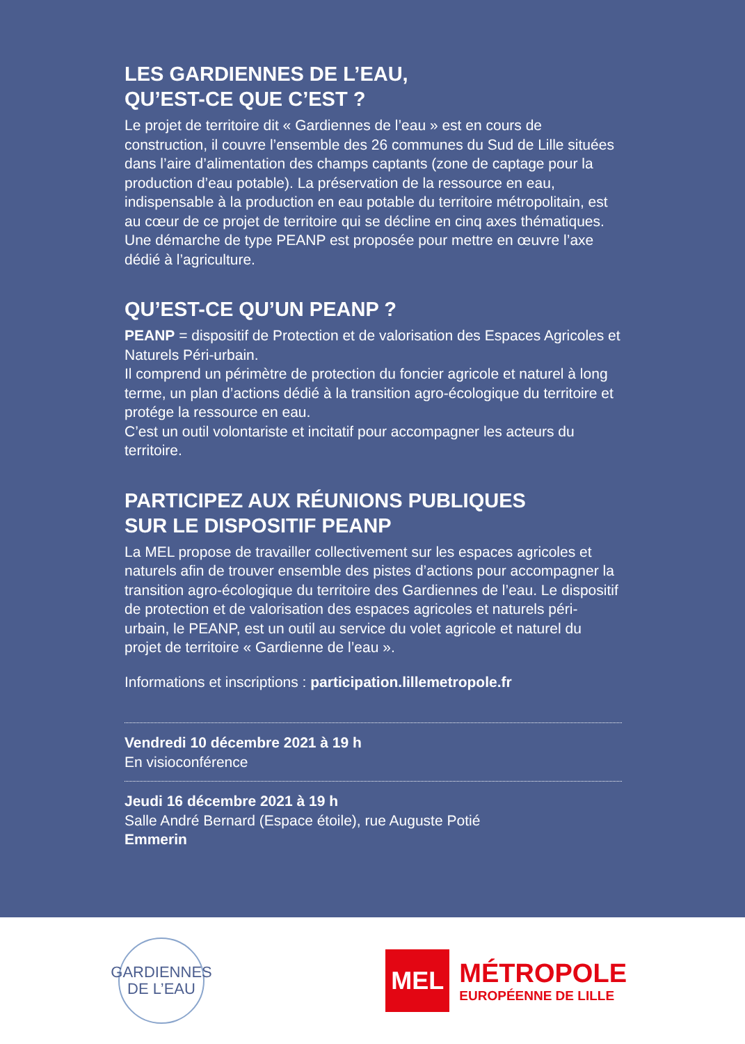LES GARDIENNES DE L’EAU,
QU’EST-CE QUE C’EST ?
Le projet de territoire dit « Gardiennes de l’eau » est en cours de construction, il couvre l’ensemble des 26 communes du Sud de Lille situées dans l’aire d’alimentation des champs captants (zone de captage pour la production d’eau potable). La préservation de la ressource en eau, indispensable à la production en eau potable du territoire métropolitain, est au cœur de ce projet de territoire qui se décline en cinq axes thématiques. Une démarche de type PEANP est proposée pour mettre en œuvre l’axe dédié à l’agriculture.
QU’EST-CE QU’UN PEANP ?
PEANP = dispositif de Protection et de valorisation des Espaces Agricoles et Naturels Péri-urbain.
Il comprend un périmètre de protection du foncier agricole et naturel à long terme, un plan d’actions dédié à la transition agro-écologique du territoire et protége la ressource en eau.
C’est un outil volontariste et incitatif pour accompagner les acteurs du territoire.
PARTICIPEZ AUX RÉUNIONS PUBLIQUES
SUR LE DISPOSITIF PEANP
La MEL propose de travailler collectivement sur les espaces agricoles et naturels afin de trouver ensemble des pistes d’actions pour accompagner la transition agro-écologique du territoire des Gardiennes de l’eau. Le dispositif de protection et de valorisation des espaces agricoles et naturels péri-urbain, le PEANP, est un outil au service du volet agricole et naturel du projet de territoire « Gardienne de l’eau ».
Informations et inscriptions : participation.lillemetropole.fr
Vendredi 10 décembre 2021 à 19 h
En visioconférence
Jeudi 16 décembre 2021 à 19 h
Salle André Bernard (Espace étoile), rue Auguste Potié
Emmerin
GARDIENNES
DE L’EAU
MEL
MÉTROPOLE
EUROPÉENNE DE LILLE